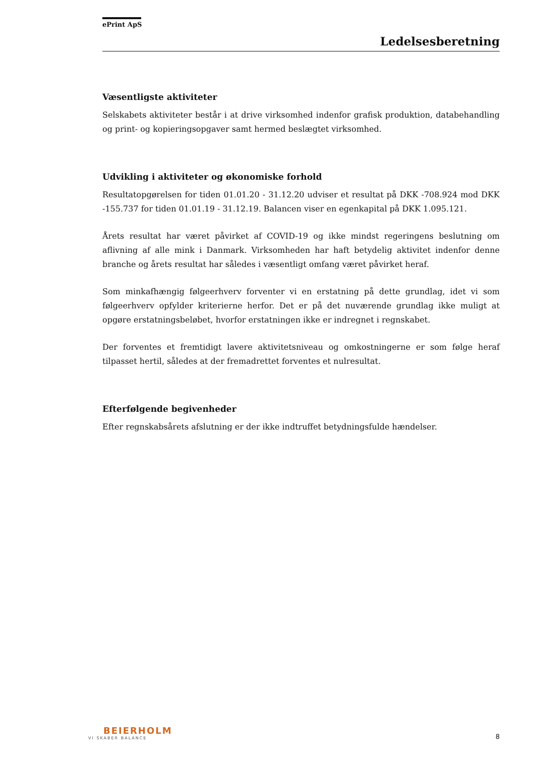ePrint ApS
Ledelsesberetning
Væsentligste aktiviteter
Selskabets aktiviteter består i at drive virksomhed indenfor grafisk produktion, databehandling og print- og kopieringsopgaver samt hermed beslægtet virksomhed.
Udvikling i aktiviteter og økonomiske forhold
Resultatopgørelsen for tiden 01.01.20 - 31.12.20 udviser et resultat på DKK -708.924 mod DKK -155.737 for tiden 01.01.19 - 31.12.19. Balancen viser en egenkapital på DKK 1.095.121.
Årets resultat har været påvirket af COVID-19 og ikke mindst regeringens beslutning om aflivning af alle mink i Danmark. Virksomheden har haft betydelig aktivitet indenfor denne branche og årets resultat har således i væsentligt omfang været påvirket heraf.
Som minkafhængig følgeerhverv forventer vi en erstatning på dette grundlag, idet vi som følgeerhverv opfylder kriterierne herfor. Det er på det nuværende grundlag ikke muligt at opgøre erstatningsbeløbet, hvorfor erstatningen ikke er indregnet i regnskabet.
Der forventes et fremtidigt lavere aktivitetsniveau og omkostningerne er som følge heraf tilpasset hertil, således at der fremadrettet forventes et nulresultat.
Efterfølgende begivenheder
Efter regnskabsårets afslutning er der ikke indtruffet betydningsfulde hændelser.
BEIERHOLM
VI SKABER BALANCE
8